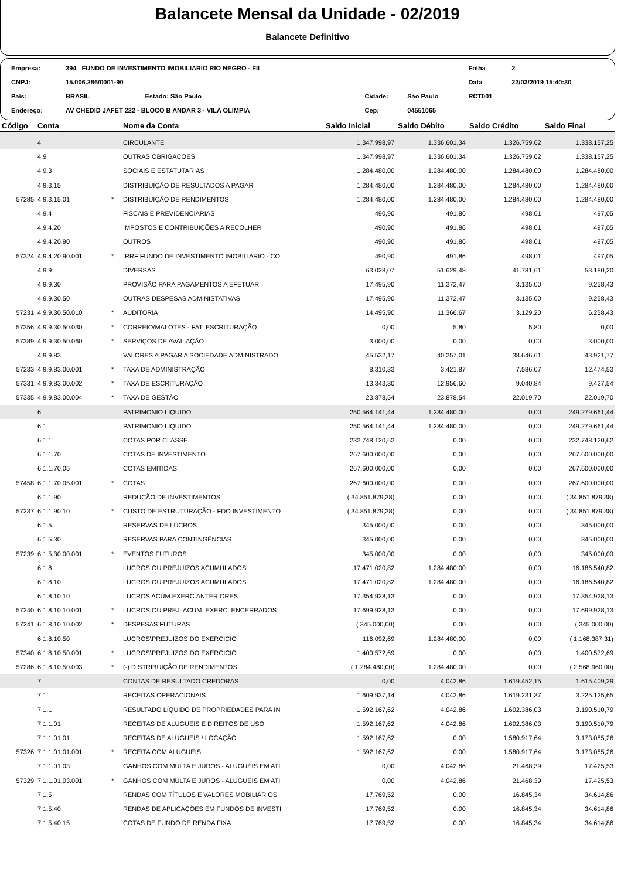Balancete Mensal da Unidade - 02/2019
Balancete Definitivo
| Empresa: | 394 FUNDO DE INVESTIMENTO IMOBILIARIO RIO NEGRO - FII | | | | Folha | 2 |
| CNPJ: | 15.006.286/0001-90 | | | | Data | 22/03/2019 15:40:30 |
| País: | BRASIL Estado: São Paulo | Cidade: | São Paulo | | RCT001 | |
| Endereço: | AV CHEDID JAFET 222 - BLOCO B ANDAR 3 - VILA OLIMPIA | Cep: | 04551065 | | | |
| Código | Conta | | Nome da Conta | Saldo Inicial | Saldo Débito | Saldo Crédito | Saldo Final |
| --- | --- | --- | --- | --- | --- | --- | --- |
| | 4 | | CIRCULANTE | 1.347.998,97 | 1.336.601,34 | 1.326.759,62 | 1.338.157,25 |
| | 4.9 | | OUTRAS OBRIGACOES | 1.347.998,97 | 1.336.601,34 | 1.326.759,62 | 1.338.157,25 |
| | 4.9.3 | | SOCIAIS E ESTATUTARIAS | 1.284.480,00 | 1.284.480,00 | 1.284.480,00 | 1.284.480,00 |
| | 4.9.3.15 | | DISTRIBUIÇÃO DE RESULTADOS A PAGAR | 1.284.480,00 | 1.284.480,00 | 1.284.480,00 | 1.284.480,00 |
| 57285 | 4.9.3.15.01 | * | DISTRIBUIÇÃO DE RENDIMENTOS | 1.284.480,00 | 1.284.480,00 | 1.284.480,00 | 1.284.480,00 |
| | 4.9.4 | | FISCAIS E PREVIDENCIARIAS | 490,90 | 491,86 | 498,01 | 497,05 |
| | 4.9.4.20 | | IMPOSTOS E CONTRIBUIÇÕES A RECOLHER | 490,90 | 491,86 | 498,01 | 497,05 |
| | 4.9.4.20.90 | | OUTROS | 490,90 | 491,86 | 498,01 | 497,05 |
| 57324 | 4.9.4.20.90.001 | * | IRRF FUNDO DE INVESTIMENTO IMOBILIÁRIO - CO | 490,90 | 491,86 | 498,01 | 497,05 |
| | 4.9.9 | | DIVERSAS | 63.028,07 | 51.629,48 | 41.781,61 | 53.180,20 |
| | 4.9.9.30 | | PROVISÃO PARA PAGAMENTOS A EFETUAR | 17.495,90 | 11.372,47 | 3.135,00 | 9.258,43 |
| | 4.9.9.30.50 | | OUTRAS DESPESAS ADMINISTATIVAS | 17.495,90 | 11.372,47 | 3.135,00 | 9.258,43 |
| 57231 | 4.9.9.30.50.010 | * | AUDITORIA | 14.495,90 | 11.366,67 | 3.129,20 | 6.258,43 |
| 57356 | 4.9.9.30.50.030 | * | CORREIO/MALOTES - FAT. ESCRITURAÇÃO | 0,00 | 5,80 | 5,80 | 0,00 |
| 57389 | 4.9.9.30.50.060 | * | SERVIÇOS DE AVALIAÇÃO | 3.000,00 | 0,00 | 0,00 | 3.000,00 |
| | 4.9.9.83 | | VALORES A PAGAR A SOCIEDADE ADMINISTRADO | 45.532,17 | 40.257,01 | 38.646,61 | 43.921,77 |
| 57233 | 4.9.9.83.00.001 | * | TAXA DE ADMINISTRAÇÃO | 8.310,33 | 3.421,87 | 7.586,07 | 12.474,53 |
| 57331 | 4.9.9.83.00.002 | * | TAXA DE ESCRITURAÇÃO | 13.343,30 | 12.956,60 | 9.040,84 | 9.427,54 |
| 57335 | 4.9.9.83.00.004 | * | TAXA DE GESTÃO | 23.878,54 | 23.878,54 | 22.019,70 | 22.019,70 |
| | 6 | | PATRIMONIO LIQUIDO | 250.564.141,44 | 1.284.480,00 | 0,00 | 249.279.661,44 |
| | 6.1 | | PATRIMONIO LIQUIDO | 250.564.141,44 | 1.284.480,00 | 0,00 | 249.279.661,44 |
| | 6.1.1 | | COTAS POR CLASSE | 232.748.120,62 | 0,00 | 0,00 | 232.748.120,62 |
| | 6.1.1.70 | | COTAS DE INVESTIMENTO | 267.600.000,00 | 0,00 | 0,00 | 267.600.000,00 |
| | 6.1.1.70.05 | | COTAS EMITIDAS | 267.600.000,00 | 0,00 | 0,00 | 267.600.000,00 |
| 57458 | 6.1.1.70.05.001 | * | COTAS | 267.600.000,00 | 0,00 | 0,00 | 267.600.000,00 |
| | 6.1.1.90 | | REDUÇÃO DE INVESTIMENTOS | ( 34.851.879,38) | 0,00 | 0,00 | ( 34.851.879,38) |
| 57237 | 6.1.1.90.10 | * | CUSTO DE ESTRUTURAÇÃO - FDO INVESTIMENTO | ( 34.851.879,38) | 0,00 | 0,00 | ( 34.851.879,38) |
| | 6.1.5 | | RESERVAS DE LUCROS | 345.000,00 | 0,00 | 0,00 | 345.000,00 |
| | 6.1.5.30 | | RESERVAS PARA CONTINGÊNCIAS | 345.000,00 | 0,00 | 0,00 | 345.000,00 |
| 57239 | 6.1.5.30.00.001 | * | EVENTOS FUTUROS | 345.000,00 | 0,00 | 0,00 | 345.000,00 |
| | 6.1.8 | | LUCROS OU PREJUIZOS ACUMULADOS | 17.471.020,82 | 1.284.480,00 | 0,00 | 16.186.540,82 |
| | 6.1.8.10 | | LUCROS OU PREJUIZOS ACUMULADOS | 17.471.020,82 | 1.284.480,00 | 0,00 | 16.186.540,82 |
| | 6.1.8.10.10 | | LUCROS ACUM.EXERC.ANTERIORES | 17.354.928,13 | 0,00 | 0,00 | 17.354.928,13 |
| 57240 | 6.1.8.10.10.001 | * | LUCROS OU PREJ. ACUM. EXERC. ENCERRADOS | 17.699.928,13 | 0,00 | 0,00 | 17.699.928,13 |
| 57241 | 6.1.8.10.10.002 | * | DESPESAS FUTURAS | ( 345.000,00) | 0,00 | 0,00 | ( 345.000,00) |
| | 6.1.8.10.50 | | LUCROS\PREJUIZOS DO EXERCICIO | 116.092,69 | 1.284.480,00 | 0,00 | ( 1.168.387,31) |
| 57340 | 6.1.8.10.50.001 | * | LUCROS\PREJUIZOS DO EXERCICIO | 1.400.572,69 | 0,00 | 0,00 | 1.400.572,69 |
| 57286 | 6.1.8.10.50.003 | * | (-) DISTRIBUIÇÃO DE RENDIMENTOS | ( 1.284.480,00) | 1.284.480,00 | 0,00 | ( 2.568.960,00) |
| | 7 | | CONTAS DE RESULTADO CREDORAS | 0,00 | 4.042,86 | 1.619.452,15 | 1.615.409,29 |
| | 7.1 | | RECEITAS OPERACIONAIS | 1.609.937,14 | 4.042,86 | 1.619.231,37 | 3.225.125,65 |
| | 7.1.1 | | RESULTADO LÍQUIDO DE PROPRIEDADES PARA IN | 1.592.167,62 | 4.042,86 | 1.602.386,03 | 3.190.510,79 |
| | 7.1.1.01 | | RECEITAS DE ALUGUEIS E DIREITOS DE USO | 1.592.167,62 | 4.042,86 | 1.602.386,03 | 3.190.510,79 |
| | 7.1.1.01.01 | | RECEITAS DE ALUGUEIS / LOCAÇÃO | 1.592.167,62 | 0,00 | 1.580.917,64 | 3.173.085,26 |
| 57326 | 7.1.1.01.01.001 | * | RECEITA COM ALUGUÉIS | 1.592.167,62 | 0,00 | 1.580.917,64 | 3.173.085,26 |
| | 7.1.1.01.03 | | GANHOS COM MULTA E JUROS - ALUGUÉIS EM ATI | 0,00 | 4.042,86 | 21.468,39 | 17.425,53 |
| 57329 | 7.1.1.01.03.001 | * | GANHOS COM MULTA E JUROS - ALUGUÉIS EM ATI | 0,00 | 4.042,86 | 21.468,39 | 17.425,53 |
| | 7.1.5 | | RENDAS COM TÍTULOS E VALORES MOBILIÁRIOS | 17.769,52 | 0,00 | 16.845,34 | 34.614,86 |
| | 7.1.5.40 | | RENDAS DE APLICAÇÕES EM FUNDOS DE INVESTI | 17.769,52 | 0,00 | 16.845,34 | 34.614,86 |
| | 7.1.5.40.15 | | COTAS DE FUNDO DE RENDA FIXA | 17.769,52 | 0,00 | 16.845,34 | 34.614,86 |